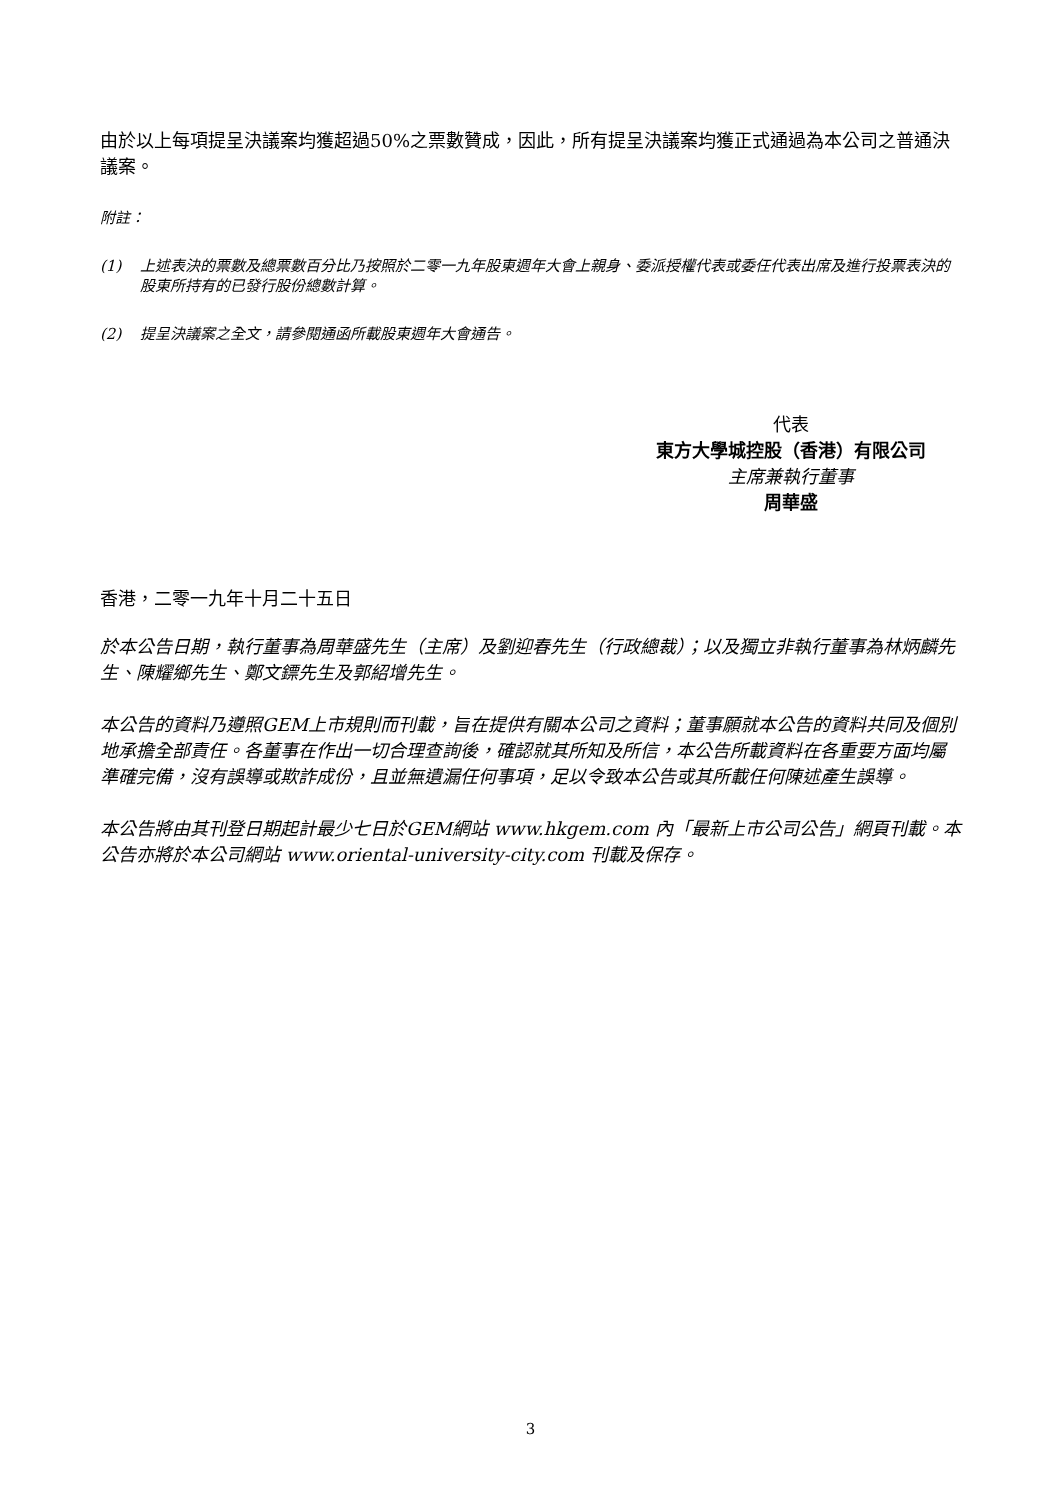由於以上每項提呈決議案均獲超過50%之票數贊成，因此，所有提呈決議案均獲正式通過為本公司之普通決議案。
附註：
(1) 上述表決的票數及總票數百分比乃按照於二零一九年股東週年大會上親身、委派授權代表或委任代表出席及進行投票表決的股東所持有的已發行股份總數計算。
(2) 提呈決議案之全文，請參閱通函所載股東週年大會通告。
代表
東方大學城控股（香港）有限公司
主席兼執行董事
周華盛
香港，二零一九年十月二十五日
於本公告日期，執行董事為周華盛先生（主席）及劉迎春先生（行政總裁）；以及獨立非執行董事為林炳麟先生、陳耀鄉先生、鄭文鏢先生及郭紹增先生。
本公告的資料乃遵照GEM上市規則而刊載，旨在提供有關本公司之資料；董事願就本公告的資料共同及個別地承擔全部責任。各董事在作出一切合理查詢後，確認就其所知及所信，本公告所載資料在各重要方面均屬準確完備，沒有誤導或欺詐成份，且並無遺漏任何事項，足以令致本公告或其所載任何陳述產生誤導。
本公告將由其刊登日期起計最少七日於GEM網站 www.hkgem.com 內「最新上市公司公告」網頁刊載。本公告亦將於本公司網站 www.oriental-university-city.com 刊載及保存。
3